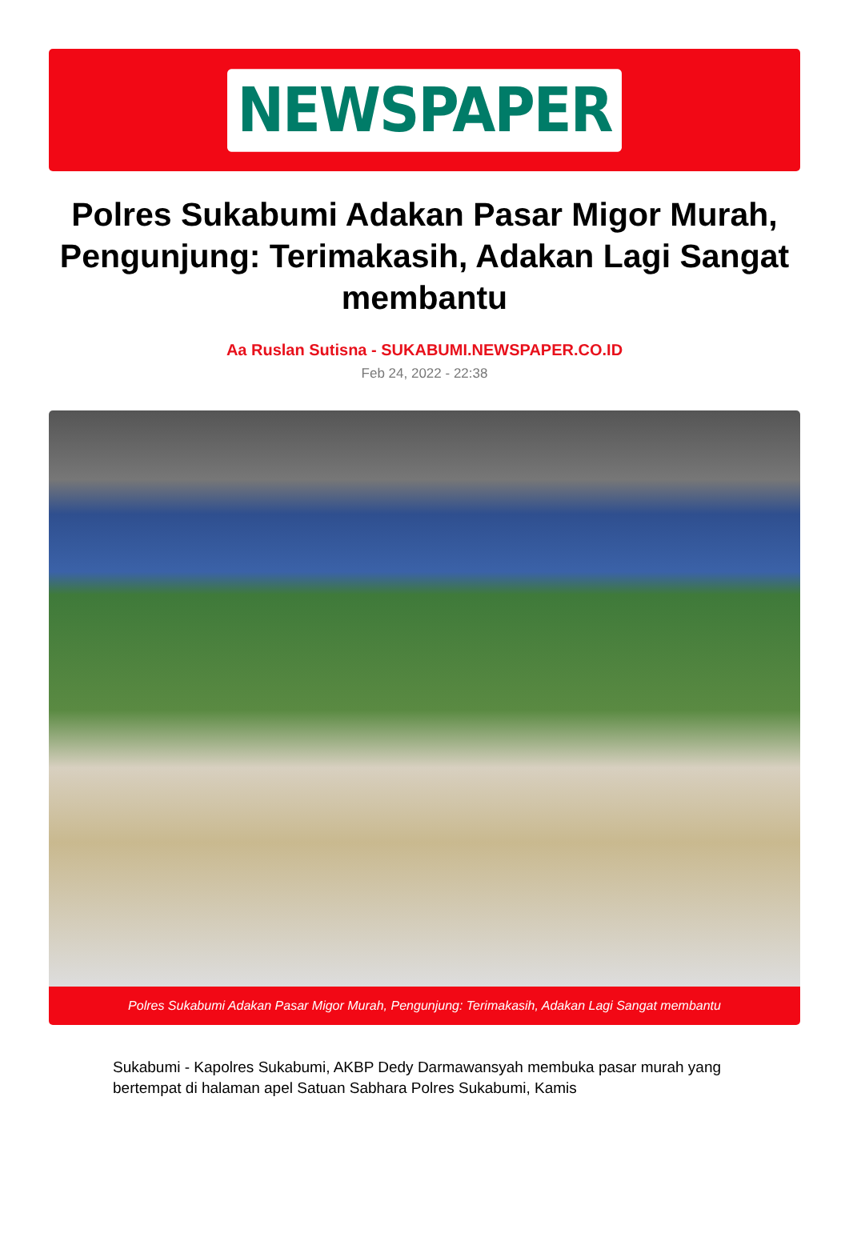NEWSPAPER
Polres Sukabumi Adakan Pasar Migor Murah, Pengunjung: Terimakasih, Adakan Lagi Sangat membantu
Aa Ruslan Sutisna - SUKABUMI.NEWSPAPER.CO.ID
Feb 24, 2022 - 22:38
Polres Sukabumi Adakan Pasar Migor Murah, Pengunjung: Terimakasih, Adakan Lagi Sangat membantu
Sukabumi - Kapolres Sukabumi, AKBP Dedy Darmawansyah membuka pasar murah yang bertempat di halaman apel Satuan Sabhara Polres Sukabumi, Kamis